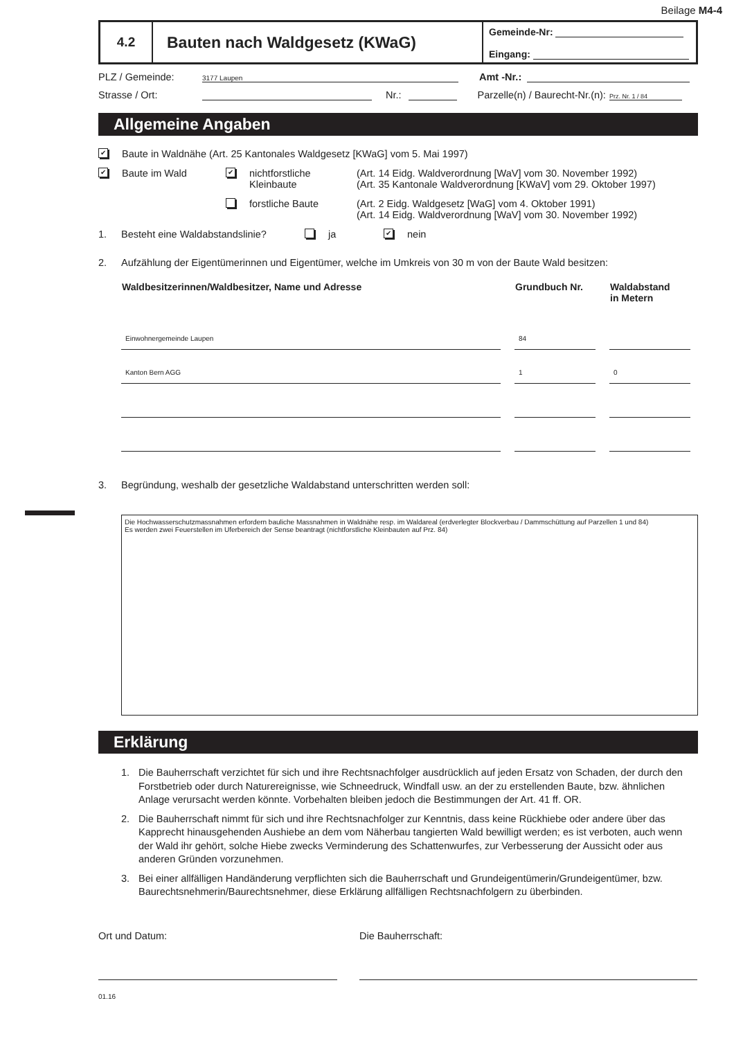Beilage M4-4
4.2
Bauten nach Waldgesetz (KWaG)
Gemeinde-Nr:
Eingang:
PLZ / Gemeinde: 3177 Laupen Amt -Nr.:
Strasse / Ort: Nr.: Parzelle(n) / Baurecht-Nr.(n): Prz. Nr. 1 / 84
Allgemeine Angaben
✔ Baute in Waldnähe (Art. 25 Kantonales Waldgesetz [KWaG] vom 5. Mai 1997)
✔ Baute im Wald ✔ nichtforstliche
Kleinbaute (Art. 14 Eidg. Waldverordnung [WaV] vom 30. November 1992)
(Art. 35 Kantonale Waldverordnung [KWaV] vom 29. Oktober 1997)
forstliche Baute (Art. 2 Eidg. Waldgesetz [WaG] vom 4. Oktober 1991)
(Art. 14 Eidg. Waldverordnung [WaV] vom 30. November 1992)
1. Besteht eine Waldabstandslinie? ja ✔ nein
2. Aufzählung der Eigentümerinnen und Eigentümer, welche im Umkreis von 30 m von der Baute Wald besitzen:
| Waldbesitzerinnen/Waldbesitzer, Name und Adresse | Grundbuch Nr. | Waldabstand in Metern |
| --- | --- | --- |
| Einwohnergemeinde Laupen | 84 | |
| Kanton Bern AGG | 1 | 0 |
3. Begründung, weshalb der gesetzliche Waldabstand unterschritten werden soll:
Die Hochwasserschutzmassnahmen erfordern bauliche Massnahmen in Waldnähe resp. im Waldareal (erdverlegter Blockverbau / Dammschüttung auf Parzellen 1 und 84)
Es werden zwei Feuerstellen im Uferbereich der Sense beantragt (nichtforstliche Kleinbauten auf Prz. 84)
Erklärung
1. Die Bauherrschaft verzichtet für sich und ihre Rechtsnachfolger ausdrücklich auf jeden Ersatz von Schaden, der durch den Forstbetrieb oder durch Naturereignisse, wie Schneedruck, Windfall usw. an der zu erstellenden Baute, bzw. ähnlichen Anlage verursacht werden könnte. Vorbehalten bleiben jedoch die Bestimmungen der Art. 41 ff. OR.
2. Die Bauherrschaft nimmt für sich und ihre Rechtsnachfolger zur Kenntnis, dass keine Rückhiebe oder andere über das Kapprecht hinausgehenden Aushiebe an dem vom Näherbau tangierten Wald bewilligt werden; es ist verboten, auch wenn der Wald ihr gehört, solche Hiebe zwecks Verminderung des Schattenwurfes, zur Verbesserung der Aussicht oder aus anderen Gründen vorzunehmen.
3. Bei einer allfälligen Handänderung verpflichten sich die Bauherrschaft und Grundeigentümerin/Grundeigentümer, bzw. Baurechtsnehmerin/Baurechtsnehmer, diese Erklärung allfälligen Rechtsnachfolgern zu überbinden.
Ort und Datum: Die Bauherrschaft:
01.16